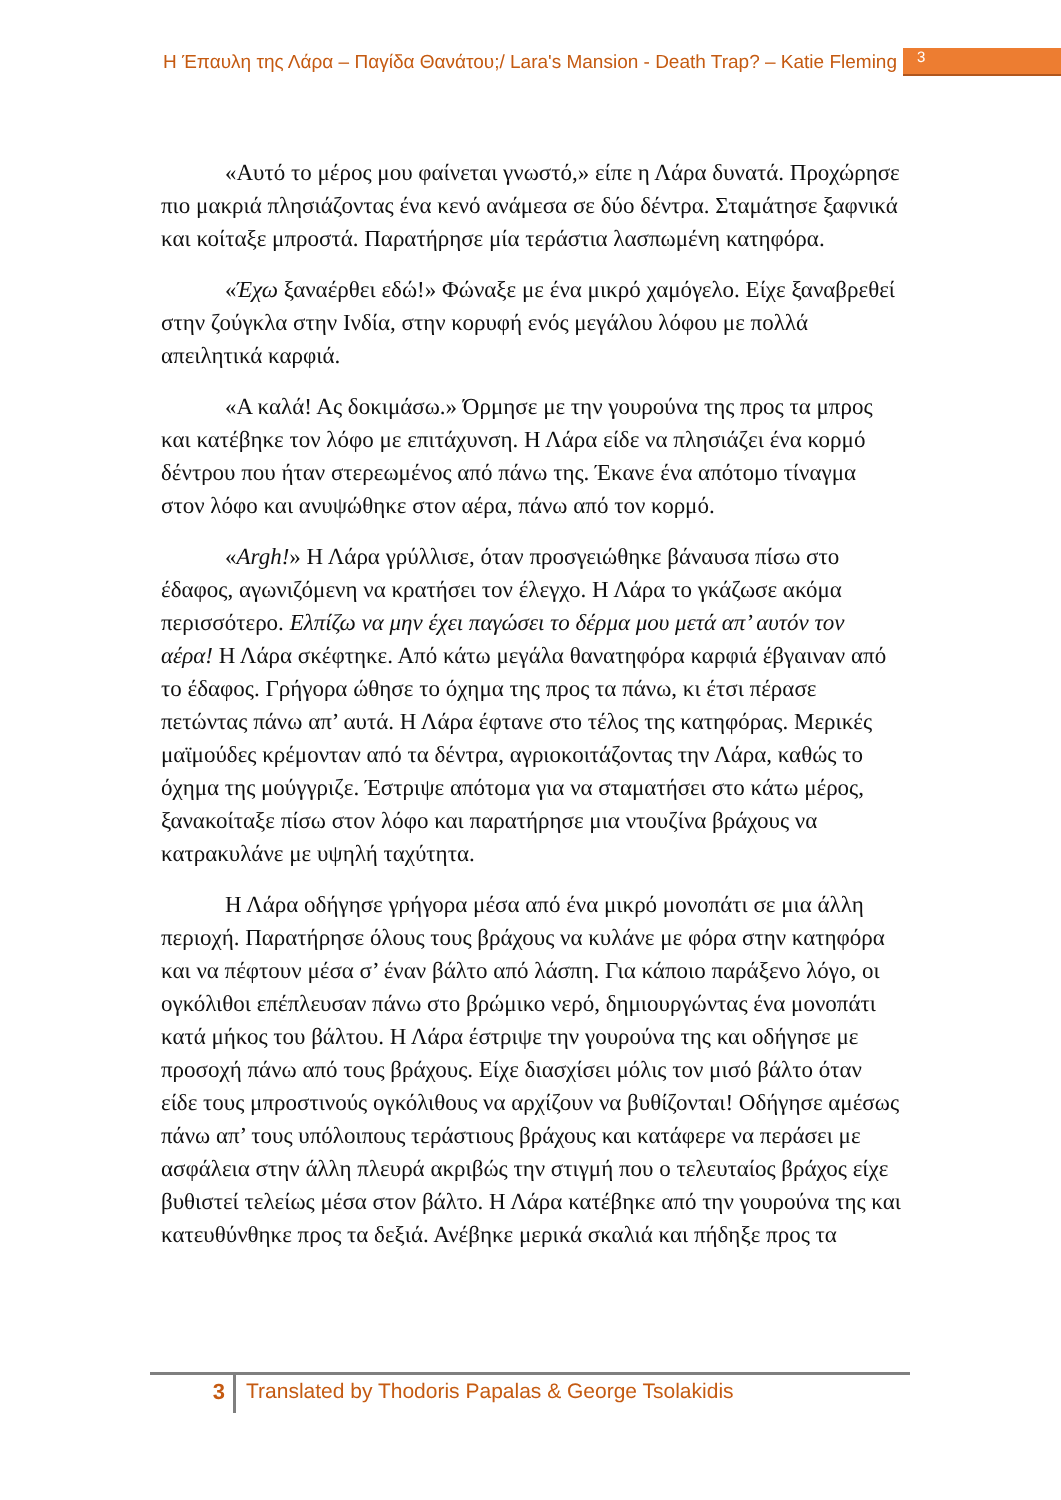Η Έπαυλη της Λάρα – Παγίδα Θανάτου;/ Lara's Mansion - Death Trap? – Katie Fleming 3
«Αυτό το μέρος μου φαίνεται γνωστό,» είπε η Λάρα δυνατά. Προχώρησε πιο μακριά πλησιάζοντας ένα κενό ανάμεσα σε δύο δέντρα. Σταμάτησε ξαφνικά και κοίταξε μπροστά. Παρατήρησε μία τεράστια λασπωμένη κατηφόρα.
«Έχω ξαναέρθει εδώ!» Φώναξε με ένα μικρό χαμόγελο. Είχε ξαναβρεθεί στην ζούγκλα στην Ινδία, στην κορυφή ενός μεγάλου λόφου με πολλά απειλητικά καρφιά.
«Α καλά! Ας δοκιμάσω.» Όρμησε με την γουρούνα της προς τα μπρος και κατέβηκε τον λόφο με επιτάχυνση. Η Λάρα είδε να πλησιάζει ένα κορμό δέντρου που ήταν στερεωμένος από πάνω της. Έκανε ένα απότομο τίναγμα στον λόφο και ανυψώθηκε στον αέρα, πάνω από τον κορμό.
«Argh!» Η Λάρα γρύλλισε, όταν προσγειώθηκε βάναυσα πίσω στο έδαφος, αγωνιζόμενη να κρατήσει τον έλεγχο. Η Λάρα το γκάζωσε ακόμα περισσότερο. Ελπίζω να μην έχει παγώσει το δέρμα μου μετά απ’ αυτόν τον αέρα! Η Λάρα σκέφτηκε. Από κάτω μεγάλα θανατηφόρα καρφιά έβγαιναν από το έδαφος. Γρήγορα ώθησε το όχημα της προς τα πάνω, κι έτσι πέρασε πετώντας πάνω απ’ αυτά. Η Λάρα έφτανε στο τέλος της κατηφόρας. Μερικές μαϊμούδες κρέμονταν από τα δέντρα, αγριοκοιτάζοντας την Λάρα, καθώς το όχημα της μούγγριζε. Έστριψε απότομα για να σταματήσει στο κάτω μέρος, ξανακοίταξε πίσω στον λόφο και παρατήρησε μια ντουζίνα βράχους να κατρακυλάνε με υψηλή ταχύτητα.
Η Λάρα οδήγησε γρήγορα μέσα από ένα μικρό μονοπάτι σε μια άλλη περιοχή. Παρατήρησε όλους τους βράχους να κυλάνε με φόρα στην κατηφόρα και να πέφτουν μέσα σ’ έναν βάλτο από λάσπη. Για κάποιο παράξενο λόγο, οι ογκόλιθοι επέπλευσαν πάνω στο βρώμικο νερό, δημιουργώντας ένα μονοπάτι κατά μήκος του βάλτου. Η Λάρα έστριψε την γουρούνα της και οδήγησε με προσοχή πάνω από τους βράχους. Είχε διασχίσει μόλις τον μισό βάλτο όταν είδε τους μπροστινούς ογκόλιθους να αρχίζουν να βυθίζονται! Οδήγησε αμέσως πάνω απ’ τους υπόλοιπους τεράστιους βράχους και κατάφερε να περάσει με ασφάλεια στην άλλη πλευρά ακριβώς την στιγμή που ο τελευταίος βράχος είχε βυθιστεί τελείως μέσα στον βάλτο. Η Λάρα κατέβηκε από την γουρούνα της και κατευθύνθηκε προς τα δεξιά. Ανέβηκε μερικά σκαλιά και πήδηξε προς τα
3
Translated by Thodoris Papalas & George Tsolakidis